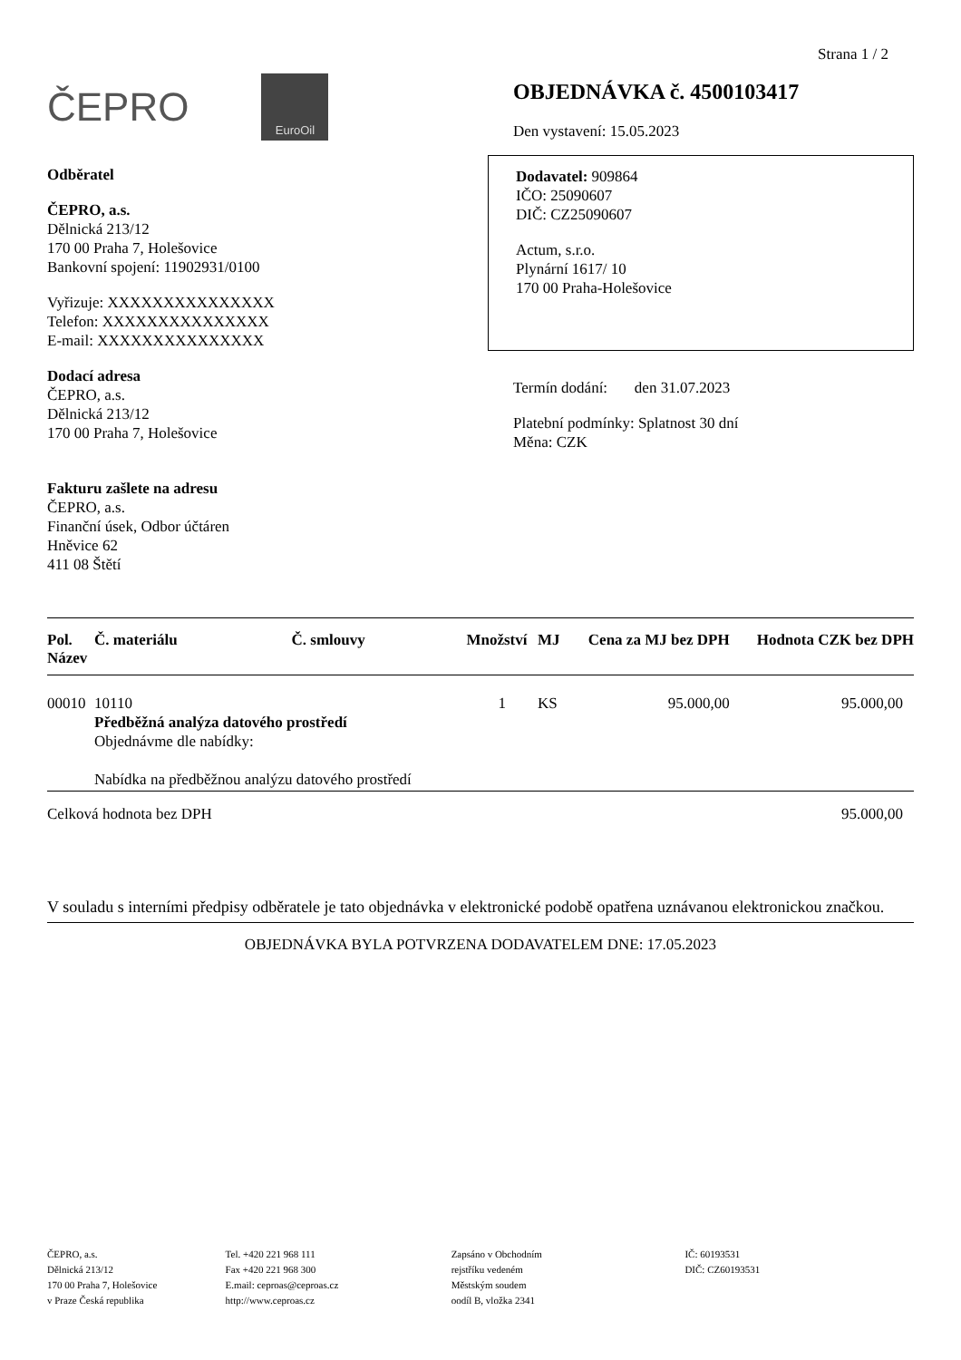Strana 1 / 2
ČEPRO
EuroOil
Odběratel
ČEPRO, a.s.
Dělnická 213/12
170 00 Praha 7, Holešovice
Bankovní spojení: 11902931/0100
Vyřizuje: XXXXXXXXXXXXXXX
Telefon: XXXXXXXXXXXXXXX
E-mail: XXXXXXXXXXXXXXX
Dodací adresa
ČEPRO, a.s.
Dělnická 213/12
170 00 Praha 7, Holešovice
Fakturu zašlete na adresu
ČEPRO, a.s.
Finanční úsek, Odbor účtáren
Hněvice 62
411 08 Štětí
OBJEDNÁVKA č. 4500103417
Den vystavení: 15.05.2023
Dodavatel: 909864
IČO: 25090607
DIČ: CZ25090607
Actum, s.r.o.
Plynární 1617/ 10
170 00 Praha-Holešovice
Termín dodání: den 31.07.2023
Platební podmínky: Splatnost 30 dní
Měna: CZK
| Pol. Název | Č. materiálu | Č. smlouvy | Množství | MJ | Cena za MJ bez DPH | Hodnota CZK bez DPH |
| --- | --- | --- | --- | --- | --- | --- |
| 00010 | 10110 Předběžná analýza datového prostředí Objednávme dle nabídky: Nabídka na předběžnou analýzu datového prostředí | | 1 | KS | 95.000,00 | 95.000,00 |
| Celková hodnota bez DPH | | | | | | 95.000,00 |
V souladu s interními předpisy odběratele je tato objednávka v elektronické podobě opatřena uznávanou elektronickou značkou.
OBJEDNÁVKA BYLA POTVRZENA DODAVATELEM DNE: 17.05.2023
ČEPRO, a.s.
Dělnická 213/12
170 00 Praha 7, Holešovice
v Praze Česká republika
Tel. +420 221 968 111
Fax +420 221 968 300
E.mail: ceproas@ceproas.cz
http://www.ceproas.cz
Zapsáno v Obchodním
rejstříku vedeném
Městským soudem
oodíl B, vložka 2341
IČ: 60193531
DIČ: CZ60193531